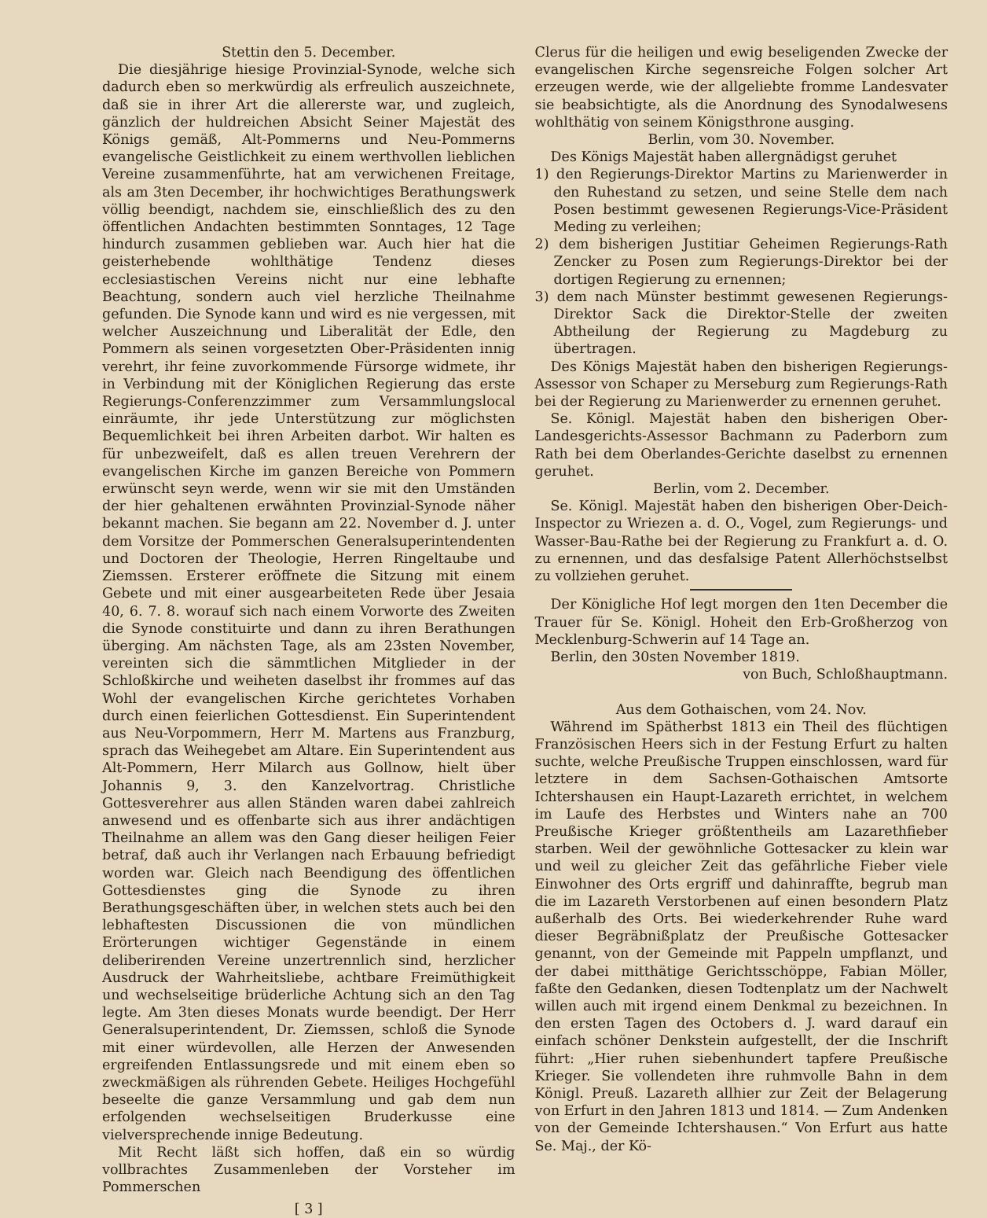Stettin den 5. December.
Die diesjährige hiesige Provinzial-Synode, welche sich dadurch eben so merkwürdig als erfreulich auszeichnete, daß sie in ihrer Art die allererste war, und zugleich, gänzlich der huldreichen Absicht Seiner Majestät des Königs gemäß, Alt-Pommerns und Neu-Pommerns evangelische Geistlichkeit zu einem werthvollen lieblichen Vereine zusammenführte, hat am verwichenen Freitage, als am 3ten December, ihr hochwichtiges Berathungswerk völlig beendigt, nachdem sie, einschließlich des zu den öffentlichen Andachten bestimmten Sonntages, 12 Tage hindurch zusammen geblieben war. Auch hier hat die geisterhebende wohlthätige Tendenz dieses ecclesiastischen Vereins nicht nur eine lebhafte Beachtung, sondern auch viel herzliche Theilnahme gefunden. Die Synode kann und wird es nie vergessen, mit welcher Auszeichnung und Liberalität der Edle, den Pommern als seinen vorgesetzten Ober-Präsidenten innig verehrt, ihr feine zuvorkommende Fürsorge widmete, ihr in Verbindung mit der Königlichen Regierung das erste Regierungs-Conferenzzimmer zum Versammlungslocal einräumte, ihr jede Unterstützung zur möglichsten Bequemlichkeit bei ihren Arbeiten darbot. Wir halten es für unbezweifelt, daß es allen treuen Verehrern der evangelischen Kirche im ganzen Bereiche von Pommern erwünscht seyn werde, wenn wir sie mit den Umständen der hier gehaltenen erwähnten Provinzial-Synode näher bekannt machen. Sie begann am 22. November d. J. unter dem Vorsitze der Pommerschen Generalsuperintendenten und Doctoren der Theologie, Herren Ringeltaube und Ziemssen. Ersterer eröffnete die Sitzung mit einem Gebete und mit einer ausgearbeiteten Rede über Jesaia 40, 6. 7. 8. worauf sich nach einem Vorworte des Zweiten die Synode constituirte und dann zu ihren Berathungen überging. Am nächsten Tage, als am 23sten November, vereinten sich die sämmtlichen Mitglieder in der Schloßkirche und weiheten daselbst ihr frommes auf das Wohl der evangelischen Kirche gerichtetes Vorhaben durch einen feierlichen Gottesdienst. Ein Superintendent aus Neu-Vorpommern, Herr M. Martens aus Franzburg, sprach das Weihegebet am Altare. Ein Superintendent aus Alt-Pommern, Herr Milarch aus Gollnow, hielt über Johannis 9, 3. den Kanzelvortrag. Christliche Gottesverehrer aus allen Ständen waren dabei zahlreich anwesend und es offenbarte sich aus ihrer andächtigen Theilnahme an allem was den Gang dieser heiligen Feier betraf, daß auch ihr Verlangen nach Erbauung befriedigt worden war. Gleich nach Beendigung des öffentlichen Gottesdienstes ging die Synode zu ihren Berathungsgeschäften über, in welchen stets auch bei den lebhaftesten Discussionen die von mündlichen Erörterungen wichtiger Gegenstände in einem deliberirenden Vereine unzertrennlich sind, herzlicher Ausdruck der Wahrheitsliebe, achtbare Freimüthigkeit und wechselseitige brüderliche Achtung sich an den Tag legte. Am 3ten dieses Monats wurde beendigt. Der Herr Generalsuperintendent, Dr. Ziemssen, schloß die Synode mit einer würdevollen, alle Herzen der Anwesenden ergreifenden Entlassungsrede und mit einem eben so zweckmäßigen als rührenden Gebete. Heiliges Hochgefühl beseelte die ganze Versammlung und gab dem nun erfolgenden wechselseitigen Bruderkusse eine vielversprechende innige Bedeutung.
Mit Recht läßt sich hoffen, daß ein so würdig vollbrachtes Zusammenleben der Vorsteher im Pommerschen
[ 3 ]
Clerus für die heiligen und ewig beseligenden Zwecke der evangelischen Kirche segensreiche Folgen solcher Art erzeugen werde, wie der allgeliebte fromme Landesvater sie beabsichtigte, als die Anordnung des Synodalwesens wohlthätig von seinem Königsthrone ausging.
Berlin, vom 30. November.
Des Königs Majestät haben allergnädigst geruhet
1) den Regierungs-Direktor Martins zu Marienwerder in den Ruhestand zu setzen, und seine Stelle dem nach Posen bestimmt gewesenen Regierungs-Vice-Präsident Meding zu verleihen;
2) dem bisherigen Justitiar Geheimen Regierungs-Rath Zencker zu Posen zum Regierungs-Direktor bei der dortigen Regierung zu ernennen;
3) dem nach Münster bestimmt gewesenen Regierungs-Direktor Sack die Direktor-Stelle der zweiten Abtheilung der Regierung zu Magdeburg zu übertragen.
Des Königs Majestät haben den bisherigen Regierungs-Assessor von Schaper zu Merseburg zum Regierungs-Rath bei der Regierung zu Marienwerder zu ernennen geruhet.
Se. Königl. Majestät haben den bisherigen Ober-Landesgerichts-Assessor Bachmann zu Paderborn zum Rath bei dem Oberlandes-Gerichte daselbst zu ernennen geruhet.
Berlin, vom 2. December.
Se. Königl. Majestät haben den bisherigen Ober-Deich-Inspector zu Wriezen a. d. O., Vogel, zum Regierungs- und Wasser-Bau-Rathe bei der Regierung zu Frankfurt a. d. O. zu ernennen, und das desfalsige Patent Allerhöchstselbst zu vollziehen geruhet.
Der Königliche Hof legt morgen den 1ten December die Trauer für Se. Königl. Hoheit den Erb-Großherzog von Mecklenburg-Schwerin auf 14 Tage an.
Berlin, den 30sten November 1819.
von Buch, Schloßhauptmann.
Aus dem Gothaischen, vom 24. Nov.
Während im Spätherbst 1813 ein Theil des flüchtigen Französischen Heers sich in der Festung Erfurt zu halten suchte, welche Preußische Truppen einschlossen, ward für letztere in dem Sachsen-Gothaischen Amtsorte Ichtershausen ein Haupt-Lazareth errichtet, in welchem im Laufe des Herbstes und Winters nahe an 700 Preußische Krieger größtentheils am Lazarethfieber starben. Weil der gewöhnliche Gottesacker zu klein war und weil zu gleicher Zeit das gefährliche Fieber viele Einwohner des Orts ergriff und dahinraffte, begrub man die im Lazareth Verstorbenen auf einen besondern Platz außerhalb des Orts. Bei wiederkehrender Ruhe ward dieser Begräbnißplatz der Preußische Gottesacker genannt, von der Gemeinde mit Pappeln umpflanzt, und der dabei mitthätige Gerichtsschöppe, Fabian Möller, faßte den Gedanken, diesen Todtenplatz um der Nachwelt willen auch mit irgend einem Denkmal zu bezeichnen. In den ersten Tagen des Octobers d. J. ward darauf ein einfach schöner Denkstein aufgestellt, der die Inschrift führt: „Hier ruhen siebenhundert tapfere Preußische Krieger. Sie vollendeten ihre ruhmvolle Bahn in dem Königl. Preuß. Lazareth allhier zur Zeit der Belagerung von Erfurt in den Jahren 1813 und 1814. — Zum Andenken von der Gemeinde Ichtershausen.“ Von Erfurt aus hatte Se. Maj., der Kö-